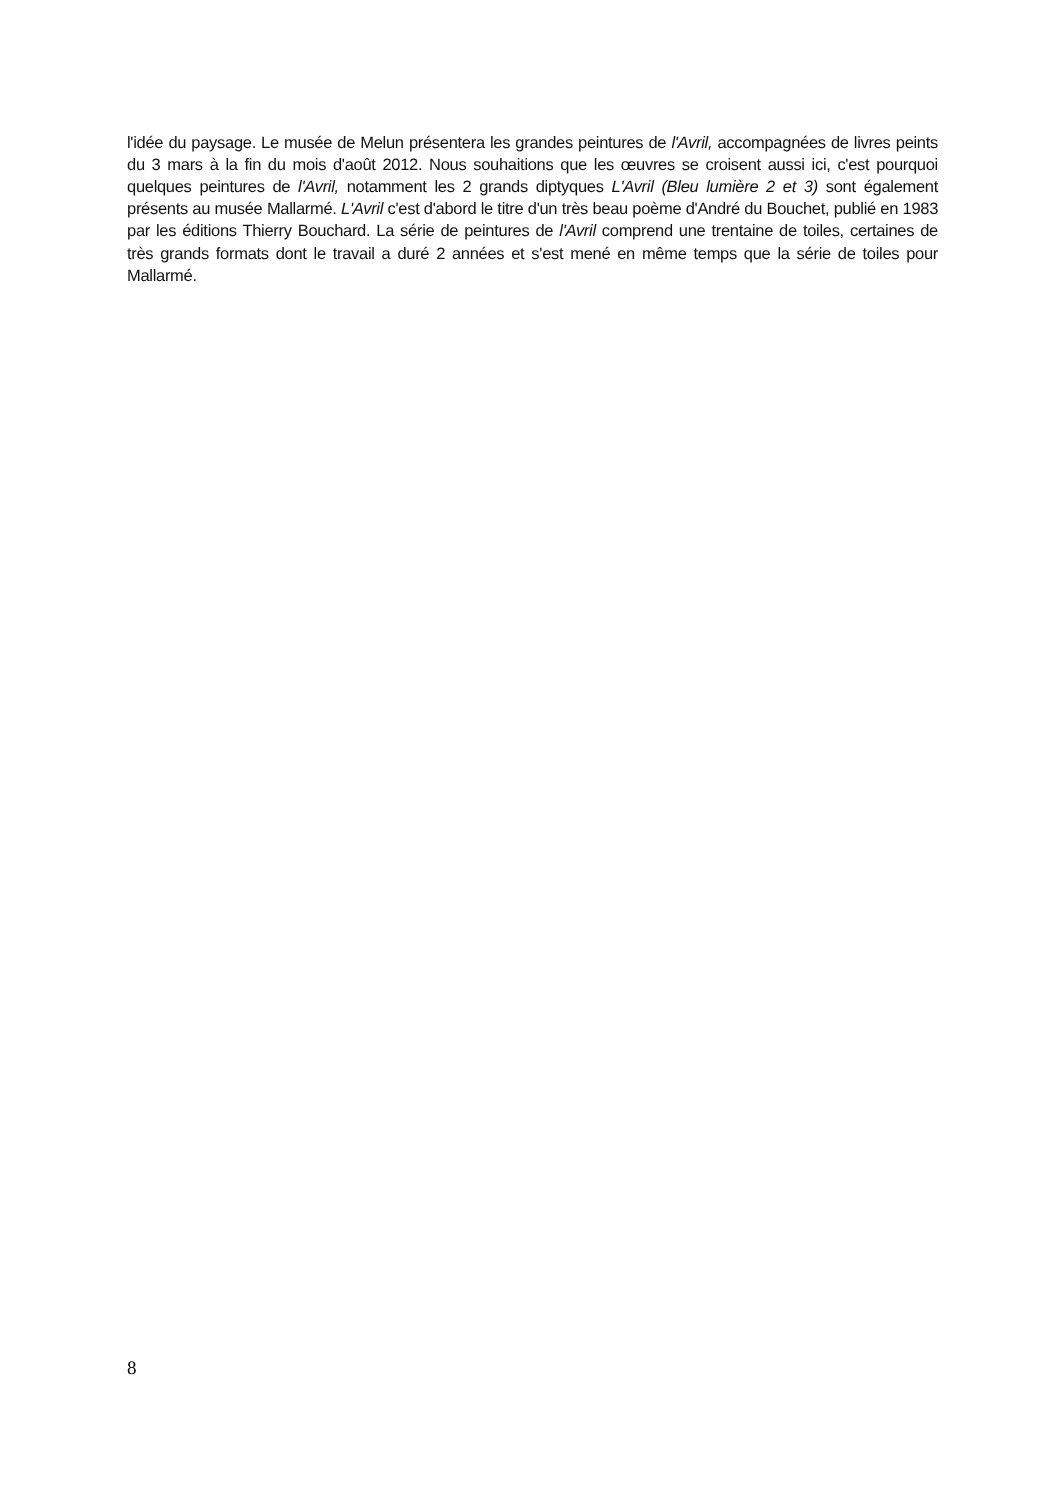l'idée du paysage. Le musée de Melun présentera les grandes peintures de l'Avril, accompagnées de livres peints du 3 mars à la fin du mois d'août 2012. Nous souhaitions que les œuvres se croisent aussi ici, c'est pourquoi quelques peintures de l'Avril, notamment les 2 grands diptyques L'Avril (Bleu lumière 2 et 3) sont également présents au musée Mallarmé. L'Avril c'est d'abord le titre d'un très beau poème d'André du Bouchet, publié en 1983 par les éditions Thierry Bouchard. La série de peintures de l'Avril comprend une trentaine de toiles, certaines de très grands formats dont le travail a duré 2 années et s'est mené en même temps que la série de toiles pour Mallarmé.
8